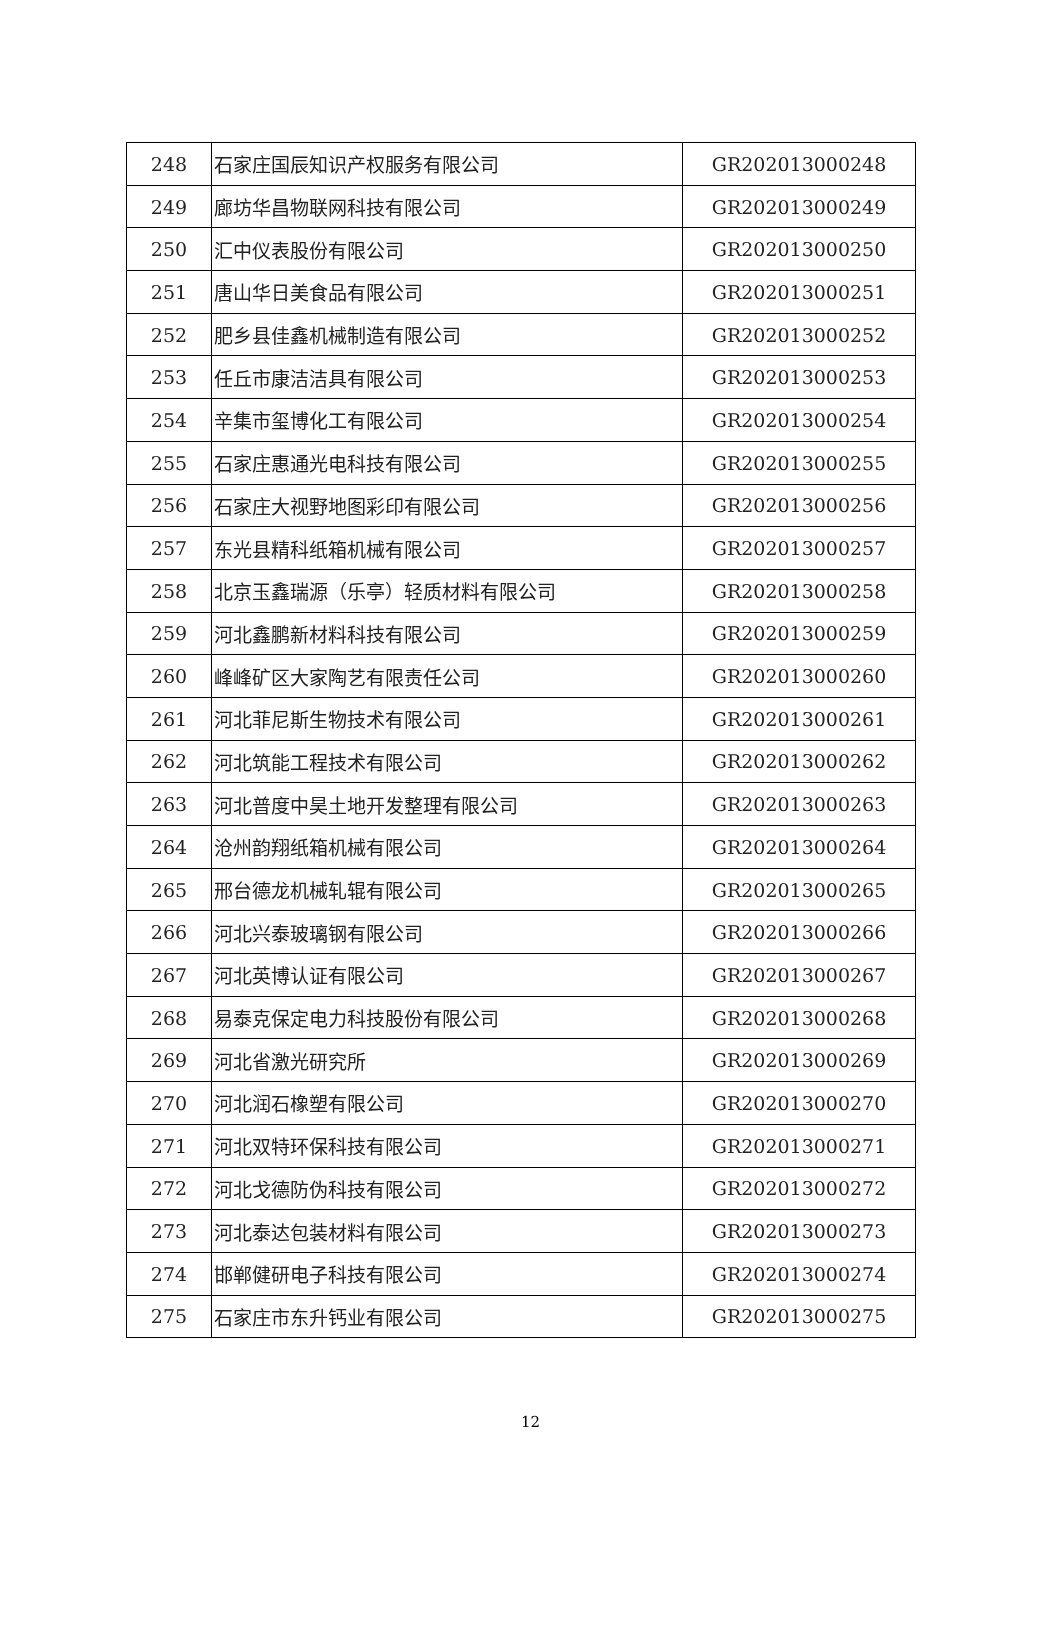| 248 | 石家庄国辰知识产权服务有限公司 | GR202013000248 |
| 249 | 廊坊华昌物联网科技有限公司 | GR202013000249 |
| 250 | 汇中仪表股份有限公司 | GR202013000250 |
| 251 | 唐山华日美食品有限公司 | GR202013000251 |
| 252 | 肥乡县佳鑫机械制造有限公司 | GR202013000252 |
| 253 | 任丘市康洁洁具有限公司 | GR202013000253 |
| 254 | 辛集市玺博化工有限公司 | GR202013000254 |
| 255 | 石家庄惠通光电科技有限公司 | GR202013000255 |
| 256 | 石家庄大视野地图彩印有限公司 | GR202013000256 |
| 257 | 东光县精科纸箱机械有限公司 | GR202013000257 |
| 258 | 北京玉鑫瑞源（乐亭）轻质材料有限公司 | GR202013000258 |
| 259 | 河北鑫鹏新材料科技有限公司 | GR202013000259 |
| 260 | 峰峰矿区大家陶艺有限责任公司 | GR202013000260 |
| 261 | 河北菲尼斯生物技术有限公司 | GR202013000261 |
| 262 | 河北筑能工程技术有限公司 | GR202013000262 |
| 263 | 河北普度中昊土地开发整理有限公司 | GR202013000263 |
| 264 | 沧州韵翔纸箱机械有限公司 | GR202013000264 |
| 265 | 邢台德龙机械轧辊有限公司 | GR202013000265 |
| 266 | 河北兴泰玻璃钢有限公司 | GR202013000266 |
| 267 | 河北英博认证有限公司 | GR202013000267 |
| 268 | 易泰克保定电力科技股份有限公司 | GR202013000268 |
| 269 | 河北省激光研究所 | GR202013000269 |
| 270 | 河北润石橡塑有限公司 | GR202013000270 |
| 271 | 河北双特环保科技有限公司 | GR202013000271 |
| 272 | 河北戈德防伪科技有限公司 | GR202013000272 |
| 273 | 河北泰达包装材料有限公司 | GR202013000273 |
| 274 | 邯郸健研电子科技有限公司 | GR202013000274 |
| 275 | 石家庄市东升钙业有限公司 | GR202013000275 |
12